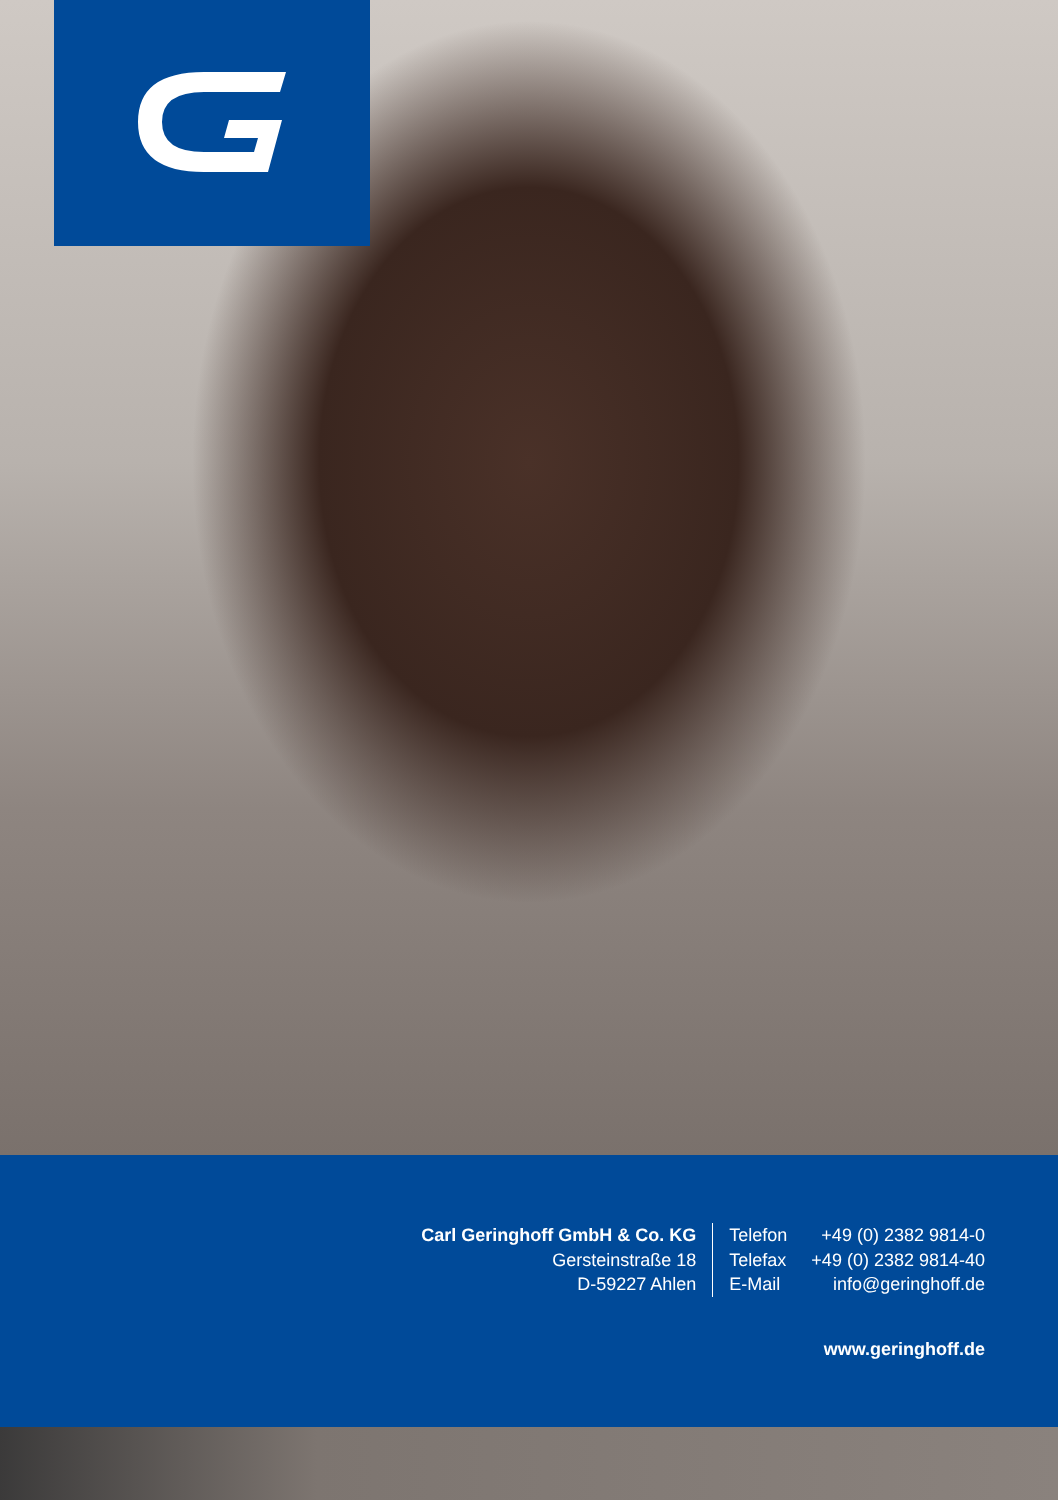Carl Geringhoff GmbH & Co. KG
Gersteinstraße 18
D-59227 Ahlen
Telefon
Telefax
E-Mail
+49 (0) 2382 9814-0
+49 (0) 2382 9814-40
info@geringhoff.de
www.geringhoff.de